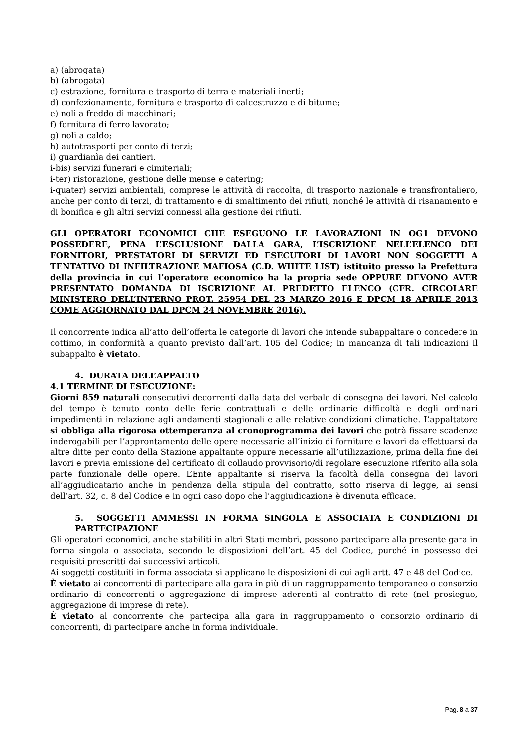a) (abrogata)
b) (abrogata)
c) estrazione, fornitura e trasporto di terra e materiali inerti;
d) confezionamento, fornitura e trasporto di calcestruzzo e di bitume;
e) noli a freddo di macchinari;
f) fornitura di ferro lavorato;
g) noli a caldo;
h) autotrasporti per conto di terzi;
i) guardianìa dei cantieri.
i-bis) servizi funerari e cimiteriali;
i-ter) ristorazione, gestione delle mense e catering;
i-quater) servizi ambientali, comprese le attività di raccolta, di trasporto nazionale e transfrontaliero, anche per conto di terzi, di trattamento e di smaltimento dei rifiuti, nonché le attività di risanamento e di bonifica e gli altri servizi connessi alla gestione dei rifiuti.
GLI OPERATORI ECONOMICI CHE ESEGUONO LE LAVORAZIONI IN OG1 DEVONO POSSEDERE, PENA L’ESCLUSIONE DALLA GARA, L’ISCRIZIONE NELL’ELENCO DEI FORNITORI, PRESTATORI DI SERVIZI ED ESECUTORI DI LAVORI NON SOGGETTI A TENTATIVO DI INFILTRAZIONE MAFIOSA (C.D. WHITE LIST) istituito presso la Prefettura della provincia in cui l’operatore economico ha la propria sede OPPURE DEVONO AVER PRESENTATO DOMANDA DI ISCRIZIONE AL PREDETTO ELENCO (CFR. CIRCOLARE MINISTERO DELL’INTERNO PROT. 25954 DEL 23 MARZO 2016 E DPCM 18 APRILE 2013 COME AGGIORNATO DAL DPCM 24 NOVEMBRE 2016).
Il concorrente indica all’atto dell’offerta le categorie di lavori che intende subappaltare o concedere in cottimo, in conformità a quanto previsto dall’art. 105 del Codice; in mancanza di tali indicazioni il subappalto è vietato.
4. DURATA DELL’APPALTO
4.1 TERMINE DI ESECUZIONE:
Giorni 859 naturali consecutivi decorrenti dalla data del verbale di consegna dei lavori. Nel calcolo del tempo è tenuto conto delle ferie contrattuali e delle ordinarie difficoltà e degli ordinari impedimenti in relazione agli andamenti stagionali e alle relative condizioni climatiche. L’appaltatore si obbliga alla rigorosa ottemperanza al cronoprogramma dei lavori che potrà fissare scadenze inderogabili per l’approntamento delle opere necessarie all’inizio di forniture e lavori da effettuarsi da altre ditte per conto della Stazione appaltante oppure necessarie all’utilizzazione, prima della fine dei lavori e previa emissione del certificato di collaudo provvisorio/di regolare esecuzione riferito alla sola parte funzionale delle opere. L’Ente appaltante si riserva la facoltà della consegna dei lavori all’aggiudicatario anche in pendenza della stipula del contratto, sotto riserva di legge, ai sensi dell’art. 32, c. 8 del Codice e in ogni caso dopo che l’aggiudicazione è divenuta efficace.
5. SOGGETTI AMMESSI IN FORMA SINGOLA E ASSOCIATA E CONDIZIONI DI PARTECIPAZIONE
Gli operatori economici, anche stabiliti in altri Stati membri, possono partecipare alla presente gara in forma singola o associata, secondo le disposizioni dell’art. 45 del Codice, purché in possesso dei requisiti prescritti dai successivi articoli.
Ai soggetti costituiti in forma associata si applicano le disposizioni di cui agli artt. 47 e 48 del Codice.
È vietato ai concorrenti di partecipare alla gara in più di un raggruppamento temporaneo o consorzio ordinario di concorrenti o aggregazione di imprese aderenti al contratto di rete (nel prosieguo, aggregazione di imprese di rete).
È vietato al concorrente che partecipa alla gara in raggruppamento o consorzio ordinario di concorrenti, di partecipare anche in forma individuale.
Pag. 8 a 37